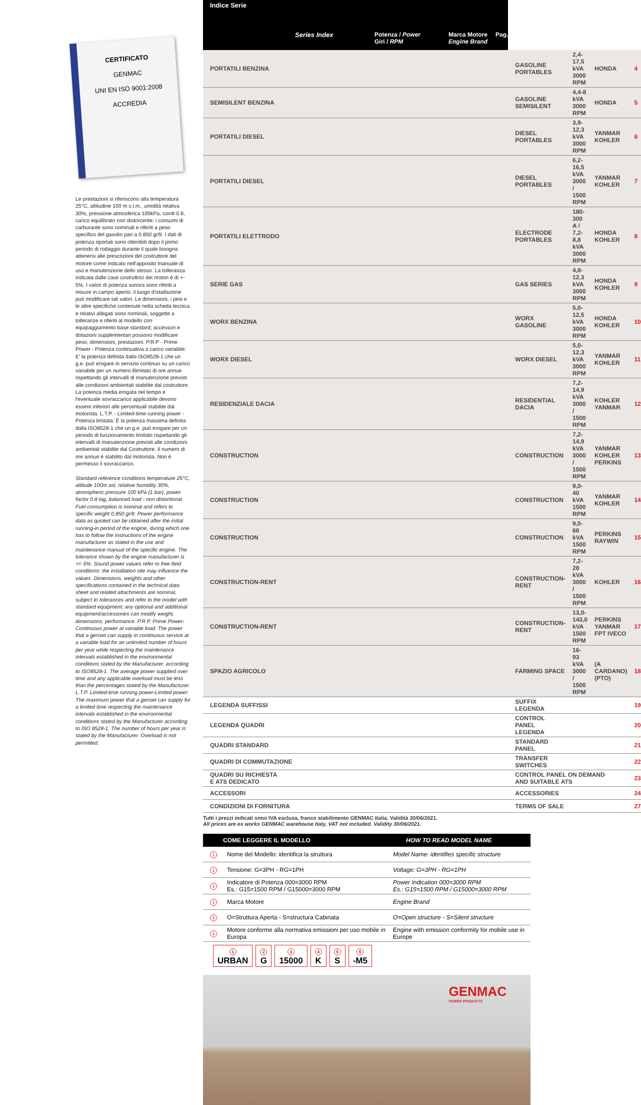CERTIFICATO
GENMAC
UNI EN ISO 9001:2008
ACCREDIA
Le prestazioni si riferiscono alla temperatura 25°C, altitudine 100 m s.l.m., umidità relativa 30%, pressione atmosferica 100kPa, cosΦ.0.8, carico equilibrato non distorcente; i consumi di carburante sono nominali e riferiti a peso specifico del gasolio pari a 0.850 gr/lt. I dati di potenza riportati sono ottenibili dopo il primo periodo di rodaggio durante il quale bisogna attenersi alle prescrizioni del costruttore del motore come indicato nell'apposito manuale di uso e manutenzione dello stesso. La tolleranza indicata dalle case costruttrici dei motori è di +- 5%. I valori di potenza sonora sono riferiti a misure in campo aperto: il luogo d'istallazione può modificare tali valori. Le dimensioni, i pesi e le altre specifiche contenute nella scheda tecnica e relativi allegati sono nominali, soggette a tolleranze e riferiti al modello con equipaggiamento base standard; accessori e dotazioni supplementari possono modificare peso, dimensioni, prestazioni. P.R.P - Prime Power - Potenza continuativa a carico variabile: E' la potenza definita dalla ISO8528-1 che un g.e. può erogare in servizio continuo su un carico variabile per un numero illimitato di ore annue rispettando gli intervalli di manutenzione previsti alle condizioni ambientali stabilite dal costruttore. La potenza media erogata nel tempo e l'eventuale sovraccarico applicabile devono essere inferiori alle percentuali stabilite dal motorista. L.T.P. - Limited-time running power - Potenza limitata: È la potenza massima definita dalla ISO8528-1 che un g.e. può erogare per un periodo di funzionamento limitato rispettando gli intervalli di manutenzione previsti alle condizioni ambientali stabilite dal Costruttore. Il numero di ore annue è stabilito dal motorista. Non è permesso il sovraccarico.
Standard reference conditions temperature 25°C, altitude 100m asl, relative humidity 30%, atmospheric pressure 100 kPa (1 bar), power factor 0.8 lag, balanced load - non distortional. Fuel consumption is nominal and refers to specific weight 0.850 gr/lt. Power performance data as quoted can be obtained after the initial running-in period of the engine, during which one has to follow the instructions of the engine manufacturer as stated in the use and maintenance manual of the specific engine. The tolerance shown by the engine manufacturer is +/- 5%. Sound power values refer to free field conditions: the installation site may influence the values. Dimensions, weights and other specifications contained in the technical data sheet and related attachments are nominal, subject to tolerances and refer to the model with standard equipment; any optional and additional equipment/accessories can modify weight, dimensions, performance. P.R.P. Prime Power-Continuous power at variable load: The power that a genset can supply in continuous service at a variable load for an unlimited number of hours per year while respecting the maintenance intervals established in the environmental conditions stated by the Manufacturer. according to ISO8528-1. The average power supplied over time and any applicable overload must be less than the percentages stated by the Manufacturer. L.T.P. Limited-time running power-Limited power: The maximum power that a genset can supply for a limited time respecting the maintenance intervals established in the environmental conditions stated by the Manufacturer according to ISO 8528-1. The number of hours per year is stated by the Manufacturer. Overload is not permitted.
| Indice Serie | Series Index | Potenza / Power Giri / RPM | Marca Motore Engine Brand | Pag. |
| PORTATILI BENZINA | GASOLINE PORTABLES | 2,4-17,5 kVA 3000 RPM | HONDA | 4 |
| SEMISILENT BENZINA | GASOLINE SEMISILENT | 4,4-8 kVA 3000 RPM | HONDA | 5 |
| PORTATILI DIESEL | DIESEL PORTABLES | 3,9-12,3 kVA 3000 RPM | YANMAR KOHLER | 6 |
| PORTATILI DIESEL | DIESEL PORTABLES | 6,2-16,5 kVA 3000 / 1500 RPM | YANMAR KOHLER | 7 |
| PORTATILI ELETTRODO | ELECTRODE PORTABLES | 180-300 A / 7,2-8,8 kVA 3000 RPM | HONDA KOHLER | 8 |
| SERIE GAS | GAS SERIES | 4,8-12,3 kVA 3000 RPM | HONDA KOHLER | 9 |
| WORX BENZINA | WORX GASOLINE | 5,0-12,5 kVA 3000 RPM | HONDA KOHLER | 10 |
| WORX DIESEL | WORX DIESEL | 5,0-12,3 kVA 3000 RPM | YANMAR KOHLER | 11 |
| RESIDENZIALE DACIA | RESIDENTIAL DACIA | 7,2-14,9 kVA 3000 / 1500 RPM | KOHLER YANMAR | 12 |
| CONSTRUCTION | CONSTRUCTION | 7,2-14,9 kVA 3000 / 1500 RPM | YANMAR KOHLER PERKINS | 13 |
| CONSTRUCTION | CONSTRUCTION | 9,0-40 kVA 1500 RPM | YANMAR KOHLER | 14 |
| CONSTRUCTION | CONSTRUCTION | 9,0-66 kVA 1500 RPM | PERKINS RAYWIN | 15 |
| CONSTRUCTION-RENT | CONSTRUCTION-RENT | 7,2-28 kVA 3000 / 1500 RPM | KOHLER | 16 |
| CONSTRUCTION-RENT | CONSTRUCTION-RENT | 13,0-143,0 kVA 1500 RPM | PERKINS YANMAR FPT IVECO | 17 |
| SPAZIO AGRICOLO | FARMING SPACE | 16-93 kVA 3000 / 1500 RPM | (A CARDANO) (PTO) | 18 |
| LEGENDA SUFFISSI | SUFFIX LEGENDA | | | 19 |
| LEGENDA QUADRI | CONTROL PANEL LEGENDA | | | 20 |
| QUADRI STANDARD | STANDARD PANEL | | | 21 |
| QUADRI DI COMMUTAZIONE | TRANSFER SWITCHES | | | 22 |
| QUADRI SU RICHIESTA E ATS DEDICATO | CONTROL PANEL ON DEMAND AND SUITABLE ATS | | | 23 |
| ACCESSORI | ACCESSORIES | | | 24 |
| CONDIZIONI DI FORNITURA | TERMS OF SALE | | | 27 |
Tutti i prezzi indicati sono IVA esclusa, franco stabilimento GENMAC Italia. Validità 30/06/2021.
All prices are ex works GENMAC warehouse Italy, VAT not included. Validity 30/06/2021.
| COME LEGGERE IL MODELLO | | HOW TO READ MODEL NAME |
| --- | --- | --- |
| 1 | Nome del Modello: identifica la struttura | Model Name: identifies specific structure |
| 2 | Tensione: G=3PH - RG=1PH | Voltage: G=3PH - RG=1PH |
| 3 | Indicatore di Potenza 000=3000 RPM Es.: G15=1500 RPM / G15000=3000 RPM | Power Indication 000=3000 RPM Es.: G15=1500 RPM / G15000=3000 RPM |
| 4 | Marca Motore | Engine Brand |
| 5 | O=Struttura Aperta - S=structura Cabinata | O=Open structure - S=Silent structure |
| 6 | Motore conforme alla normativa emissioni per uso mobile in Europa | Engine with emission conformity for mobile use in Europe |
1
URBAN
2
G
3
15000
4
K
5
S
6
-M5
GENMAC
POWER PRODUCTS